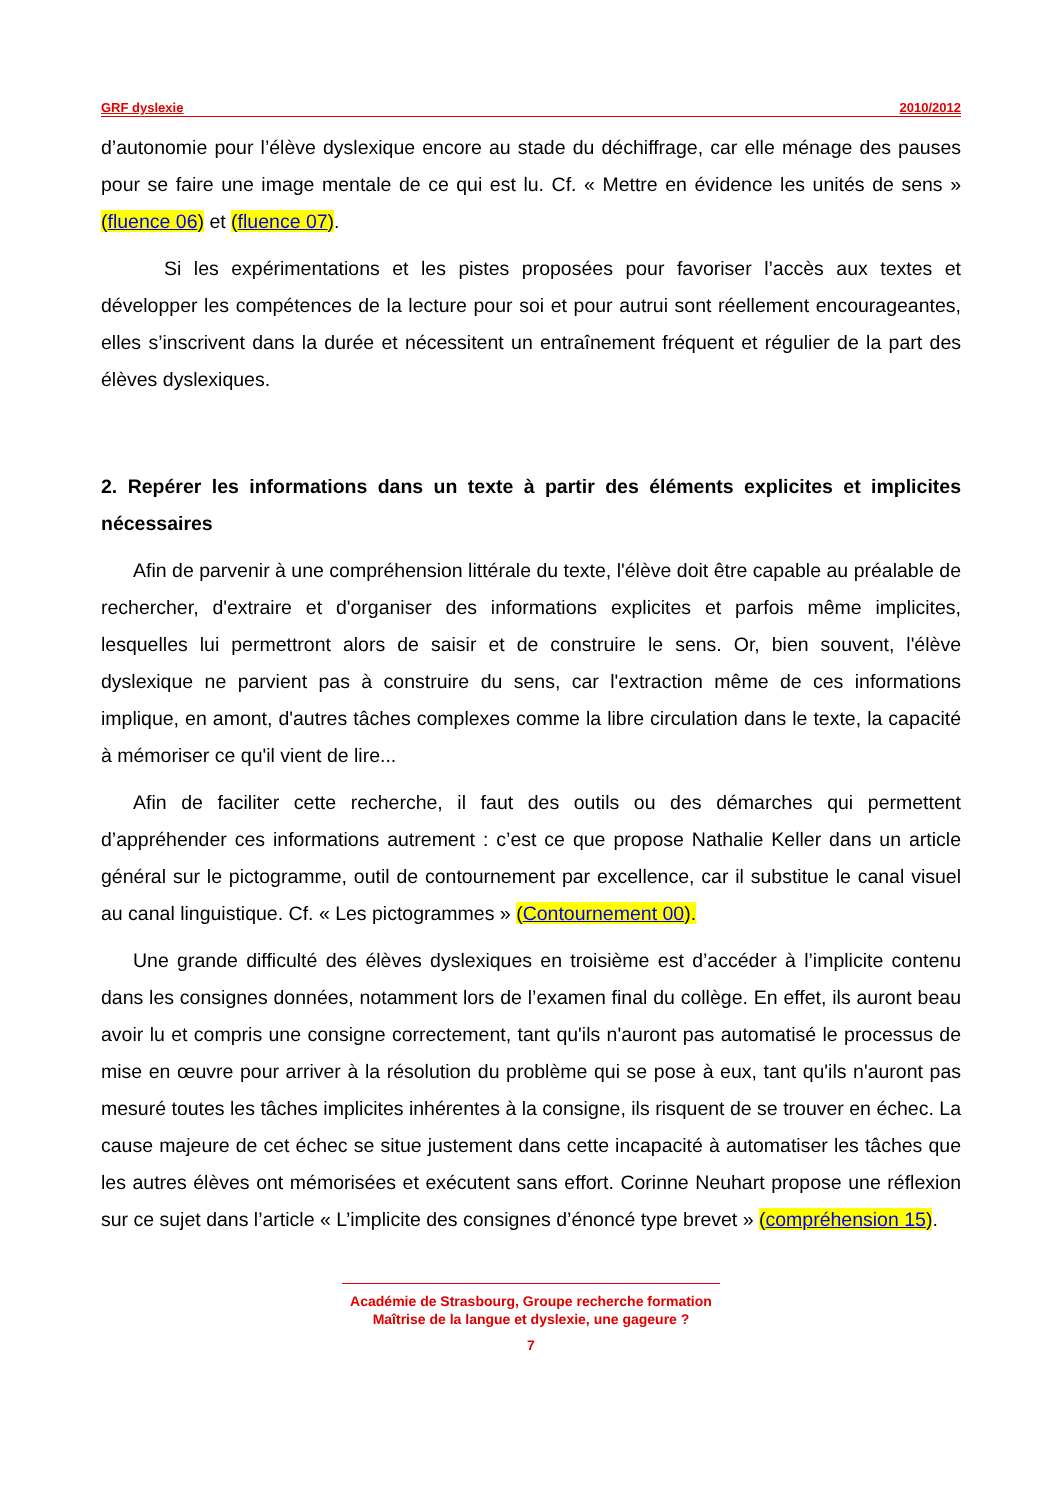GRF dyslexie 2010/2012
d’autonomie pour l’élève dyslexique encore au stade du déchiffrage, car elle ménage des pauses pour se faire une image mentale de ce qui est lu. Cf. « Mettre en évidence les unités de sens » (fluence 06) et (fluence 07).
Si les expérimentations et les pistes proposées pour favoriser l’accès aux textes et développer les compétences de la lecture pour soi et pour autrui sont réellement encourageantes, elles s’inscrivent dans la durée et nécessitent un entraînement fréquent et régulier de la part des élèves dyslexiques.
2. Repérer les informations dans un texte à partir des éléments explicites et implicites nécessaires
Afin de parvenir à une compréhension littérale du texte, l'élève doit être capable au préalable de rechercher, d'extraire et d'organiser des informations explicites et parfois même implicites, lesquelles lui permettront alors de saisir et de construire le sens. Or, bien souvent, l'élève dyslexique ne parvient pas à construire du sens, car l'extraction même de ces informations implique, en amont, d'autres tâches complexes comme la libre circulation dans le texte, la capacité à mémoriser ce qu'il vient de lire...
Afin de faciliter cette recherche, il faut des outils ou des démarches qui permettent d’appréhender ces informations autrement : c’est ce que propose Nathalie Keller dans un article général sur le pictogramme, outil de contournement par excellence, car il substitue le canal visuel au canal linguistique. Cf. « Les pictogrammes » (Contournement 00).
Une grande difficulté des élèves dyslexiques en troisième est d’accéder à l’implicite contenu dans les consignes données, notamment lors de l’examen final du collège. En effet, ils auront beau avoir lu et compris une consigne correctement, tant qu'ils n'auront pas automatisé le processus de mise en œuvre pour arriver à la résolution du problème qui se pose à eux, tant qu'ils n'auront pas mesuré toutes les tâches implicites inhérentes à la consigne, ils risquent de se trouver en échec. La cause majeure de cet échec se situe justement dans cette incapacité à automatiser les tâches que les autres élèves ont mémorisées et exécutent sans effort. Corinne Neuhart propose une réflexion sur ce sujet dans l’article « L’implicite des consignes d’énoncé type brevet » (compréhension 15).
Académie de Strasbourg, Groupe recherche formation
Maîtrise de la langue et dyslexie, une gageure ?
7